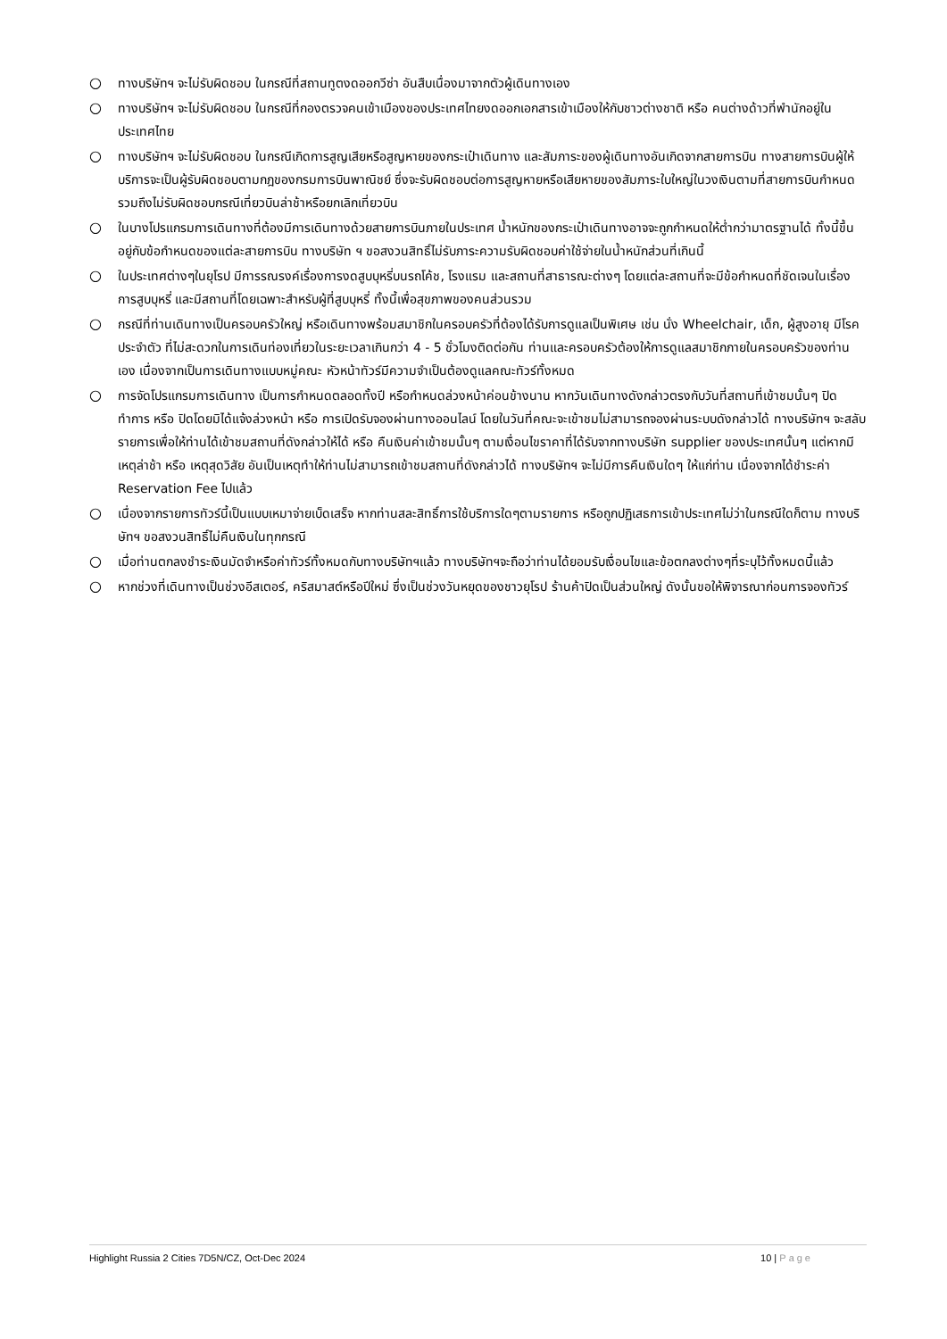○ ทางบริษัทฯ จะไม่รับผิดชอบ ในกรณีที่สถานทูตงดออกวีซ่า อันสืบเนื่องมาจากตัวผู้เดินทางเอง
○ ทางบริษัทฯ จะไม่รับผิดชอบ ในกรณีที่กองตรวจคนเข้าเมืองของประเทศไทยงดออกเอกสารเข้าเมืองให้กับชาวต่างชาติ หรือ คนต่างด้าวที่พำนักอยู่ในประเทศไทย
○ ทางบริษัทฯ จะไม่รับผิดชอบ ในกรณีเกิดการสูญเสียหรือสูญหายของกระเป๋าเดินทาง และสัมภาระของผู้เดินทางอันเกิดจากสายการบิน ทางสายการบินผู้ให้บริการจะเป็นผู้รับผิดชอบตามกฎของกรมการบินพาณิชย์ ซึ่งจะรับผิดชอบต่อการสูญหายหรือเสียหายของสัมภาระใบใหญ่ในวงเงินตามที่สายการบินกำหนด รวมถึงไม่รับผิดชอบกรณีเที่ยวบินล่าช้าหรือยกเลิกเที่ยวบิน
○ ในบางโปรแกรมการเดินทางที่ต้องมีการเดินทางด้วยสายการบินภายในประเทศ น้ำหนักของกระเป๋าเดินทางอาจจะถูกกำหนดให้ต่ำกว่ามาตรฐานได้ ทั้งนี้ขึ้นอยู่กับข้อกำหนดของแต่ละสายการบิน ทางบริษัท ฯ ขอสงวนสิทธิ์ไม่รับภาระความรับผิดชอบค่าใช้จ่ายในน้ำหนักส่วนที่เกินนี้
○ ในประเทศต่างๆในยุโรป มีการรณรงค์เรื่องการงดสูบบุหรี่บนรถโค้ช, โรงแรม และสถานที่สาธารณะต่างๆ โดยแต่ละสถานที่จะมีข้อกำหนดที่ชัดเจนในเรื่องการสูบบุหรี่ และมีสถานที่โดยเฉพาะสำหรับผู้ที่สูบบุหรี่ ทั้งนี้เพื่อสุขภาพของคนส่วนรวม
○ กรณีที่ท่านเดินทางเป็นครอบครัวใหญ่ หรือเดินทางพร้อมสมาชิกในครอบครัวที่ต้องได้รับการดูแลเป็นพิเศษ เช่น นั่ง Wheelchair, เด็ก, ผู้สูงอายุ มีโรคประจำตัว ที่ไม่สะดวกในการเดินท่องเที่ยวในระยะเวลาเกินกว่า 4 - 5 ชั่วโมงติดต่อกัน ท่านและครอบครัวต้องให้การดูแลสมาชิกภายในครอบครัวของท่านเอง เนื่องจากเป็นการเดินทางแบบหมู่คณะ หัวหน้าทัวร์มีความจำเป็นต้องดูแลคณะทัวร์ทั้งหมด
○ การจัดโปรแกรมการเดินทาง เป็นการกำหนดตลอดทั้งปี หรือกำหนดล่วงหน้าค่อนข้างนาน หากวันเดินทางดังกล่าวตรงกับวันที่สถานที่เข้าชมนั้นๆ ปิดทำการ หรือ ปิดโดยมิได้แจ้งล่วงหน้า หรือ การเปิดรับจองผ่านทางออนไลน์ โดยในวันที่คณะจะเข้าชมไม่สามารถจองผ่านระบบดังกล่าวได้ ทางบริษัทฯ จะสลับรายการเพื่อให้ท่านได้เข้าชมสถานที่ดังกล่าวให้ได้ หรือ คืนเงินค่าเข้าชมนั้นๆ ตามเงื่อนไขราคาที่ได้รับจากทางบริษัท supplier ของประเทศนั้นๆ แต่หากมีเหตุล่าช้า หรือ เหตุสุดวิสัย อันเป็นเหตุทำให้ท่านไม่สามารถเข้าชมสถานที่ดังกล่าวได้ ทางบริษัทฯ จะไม่มีการคืนเงินใดๆ ให้แก่ท่าน เนื่องจากได้ชำระค่า Reservation Fee ไปแล้ว
○ เนื่องจากรายการทัวร์นี้เป็นแบบเหมาจ่ายเบ็ดเสร็จ หากท่านสละสิทธิ์การใช้บริการใดๆตามรายการ หรือถูกปฏิเสธการเข้าประเทศไม่ว่าในกรณีใดก็ตาม ทางบริษัทฯ ขอสงวนสิทธิ์ไม่คืนเงินในทุกกรณี
○ เมื่อท่านตกลงชำระเงินมัดจำหรือค่าทัวร์ทั้งหมดกับทางบริษัทฯแล้ว ทางบริษัทฯจะถือว่าท่านได้ยอมรับเงื่อนไขและข้อตกลงต่างๆที่ระบุไว้ทั้งหมดนี้แล้ว
○ หากช่วงที่เดินทางเป็นช่วงอีสเตอร์, คริสมาสต์หรือปีใหม่ ซึ่งเป็นช่วงวันหยุดของชาวยุโรป ร้านค้าปิดเป็นส่วนใหญ่ ดังนั้นขอให้พิจารณาก่อนการจองทัวร์
Highlight Russia 2 Cities 7D5N/CZ, Oct-Dec 2024 10 | Page